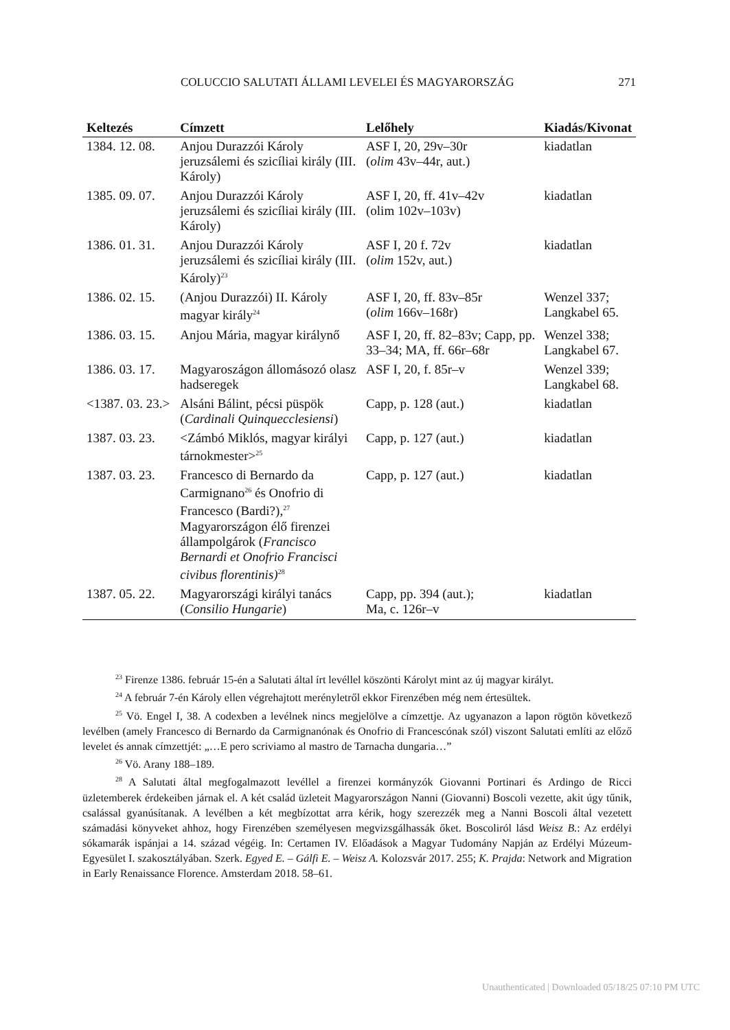COLUCCIO SALUTATI ÁLLAMI LEVELEI ÉS MAGYARORSZÁG 271
| Keltezés | Címzett | Lelőhely | Kiadás/Kivonat |
| --- | --- | --- | --- |
| 1384. 12. 08. | Anjou Durazzói Károly jeruzsálemi és szicíliai király (III. Károly) | ASF I, 20, 29v–30r ( olim 43v–44r, aut.) | kiadatlan |
| 1385. 09. 07. | Anjou Durazzói Károly jeruzsálemi és szicíliai király (III. Károly) | ASF I, 20, ff. 41v–42v (olim 102v–103v) | kiadatlan |
| 1386. 01. 31. | Anjou Durazzói Károly jeruzsálemi és szicíliai király (III. Károly)<sup>23</sup> | ASF I, 20 f. 72v ( olim 152v, aut.) | kiadatlan |
| 1386. 02. 15. | (Anjou Durazzói) II. Károly magyar király<sup>24</sup> | ASF I, 20, ff. 83v–85r ( olim 166v–168r) | Wenzel 337; Langkabel 65. |
| 1386. 03. 15. | Anjou Mária, magyar királynő | ASF I, 20, ff. 82–83v; Capp, pp. 33–34; MA, ff. 66r–68r | Wenzel 338; Langkabel 67. |
| 1386. 03. 17. | Magyaroszágon állomásozó olasz hadseregek | ASF I, 20, f. 85r–v | Wenzel 339; Langkabel 68. |
| <1387. 03. 23.> | Alsáni Bálint, pécsi püspök ( Cardinali Quinquecclesiensi ) | Capp, p. 128 (aut.) | kiadatlan |
| 1387. 03. 23. | <Zámbó Miklós, magyar királyi tárnokmester><sup>25</sup> | Capp, p. 127 (aut.) | kiadatlan |
| 1387. 03. 23. | Francesco di Bernardo da Carmignano<sup>26</sup> és Onofrio di Francesco (Bardi?),<sup>27</sup> Magyarországon élő firenzei állampolgárok ( Francisco Bernardi et Onofrio Francisci civibus florentinis)<sup>28</sup> | Capp, p. 127 (aut.) | kiadatlan |
| 1387. 05. 22. | Magyarországi királyi tanács ( Consilio Hungarie ) | Capp, pp. 394 (aut.); Ma, c. 126r–v | kiadatlan |
<sup>23</sup> Firenze 1386. február 15-én a Salutati által írt levéllel köszönti Károlyt mint az új magyar királyt.
<sup>24</sup> A február 7-én Károly ellen végrehajtott merényletről ekkor Firenzében még nem értesültek.
<sup>25</sup> Vö. Engel I, 38. A codexben a levélnek nincs megjelölve a címzettje. Az ugyanazon a lapon rögtön következő levélben (amely Francesco di Bernardo da Carmignanónak és Onofrio di Francescónak szól) viszont Salutati említi az előző levelet és annak címzettjét: „…E pero scriviamo al mastro de Tarnacha dungaria…”
<sup>26</sup> Vö. Arany 188–189.
<sup>28</sup> A Salutati által megfogalmazott levéllel a firenzei kormányzók Giovanni Portinari és Ardingo de Ricci üzletemberek érdekeiben járnak el. A két család üzleteit Magyarországon Nanni (Giovanni) Boscoli vezette, akit úgy tűnik, csalással gyanúsítanak. A levélben a két megbízottat arra kérik, hogy szerezzék meg a Nanni Boscoli által vezetett számadási könyveket ahhoz, hogy Firenzében személyesen megvizsgálhassák őket. Boscoliról lásd Weisz B.: Az erdélyi sókamarák ispánjai a 14. század végéig. In: Certamen IV. Előadások a Magyar Tudomány Napján az Erdélyi Múzeum-Egyesület I. szakosztályában. Szerk. Egyed E. – Gálfi E. – Weisz A. Kolozsvár 2017. 255; K. Prajda: Network and Migration in Early Renaissance Florence. Amsterdam 2018. 58–61.
Unauthenticated | Downloaded 05/18/25 07:10 PM UTC